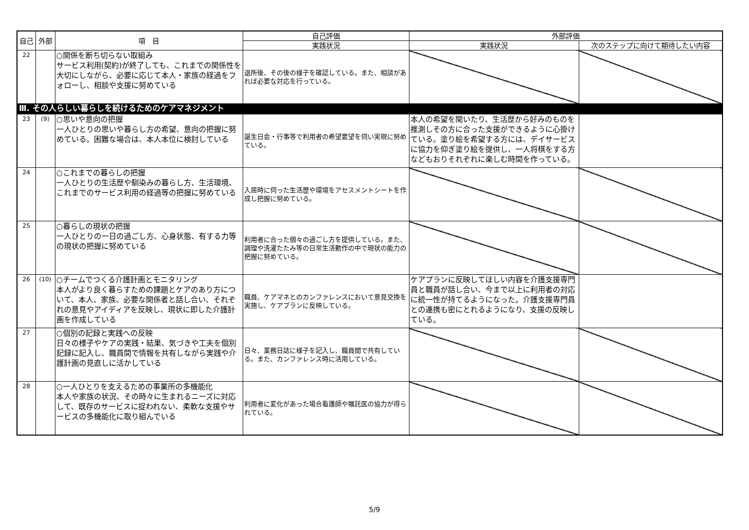| 自己 | 外部 | 項 目 | 自己評価 | 外部評価 | |
| --- | --- | --- | --- | --- | --- |
| | | | 実践状況 | 実践状況 | 次のステップに向けて期待したい内容 |
| 22 | | ○関係を断ち切らない取組み サービス利用(契約)が終了しても、これまでの関係性を大切にしながら、必要に応じて本人・家族の経過をフォローし、相談や支援に努めている | 退所後、その後の様子を確認している。また、相談があれば必要な対応を行っている。 | | |
| Ⅲ. その人らしい暮らしを続けるためのケアマネジメント | | | | | |
| 23 | (9) | ○思いや意向の把握 一人ひとりの思いや暮らし方の希望、意向の把握に努めている。困難な場合は、本人本位に検討している | 誕生日会・行事等で利用者の希望要望を伺い実現に努めている。 | 本人の希望を聞いたり、生活歴から好みのものを推測しその方に合った支援ができるように心掛けている。塗り絵を希望する方には、デイサービスに協力を仰ぎ塗り絵を提供し、一人将棋をする方などもおりそれぞれに楽しむ時間を作っている。 | |
| 24 | | ○これまでの暮らしの把握 一人ひとりの生活歴や馴染みの暮らし方、生活環境、これまでのサービス利用の経過等の把握に努めている | 入居時に伺った生活歴や環境をアセスメントシートを作成し把握に努めている。 | | |
| 25 | | ○暮らしの現状の把握 一人ひとりの一日の過ごし方、心身状態、有する力等の現状の把握に努めている | 利用者に合った個々の過ごし方を提供している。また、調理や洗濯たたみ等の日常生活動作の中で現状の能力の把握に努めている。 | | |
| 26 | (10) | ○チームでつくる介護計画とモニタリング 本人がより良く暮らすための課題とケアのあり方について、本人、家族、必要な関係者と話し合い、それぞれの意見やアイディアを反映し、現状に即した介護計画を作成している | 職員、ケアマネとのカンファレンスにおいて意見交換を実施し、ケアプランに反映している。 | ケアプランに反映してほしい内容を介護支援専門員と職員が話し合い、今まで以上に利用者の対応に統一性が持てるようになった。介護支援専門員との連携も密にとれるようになり、支援の反映している。 | |
| 27 | | ○個別の記録と実践への反映 日々の様子やケアの実践・結果、気づきや工夫を個別記録に記入し、職員間で情報を共有しながら実践や介護計画の見直しに活かしている | 日々、業務日誌に様子を記入し、職員間で共有している。また、カンファレンス時に活用している。 | | |
| 28 | | ○一人ひとりを支えるための事業所の多機能化 本人や家族の状況、その時々に生まれるニーズに対応して、既存のサービスに捉われない、柔軟な支援やサービスの多機能化に取り組んでいる | 利用者に変化があった場合看護師や嘱託医の協力が得られている。 | | |
5/9